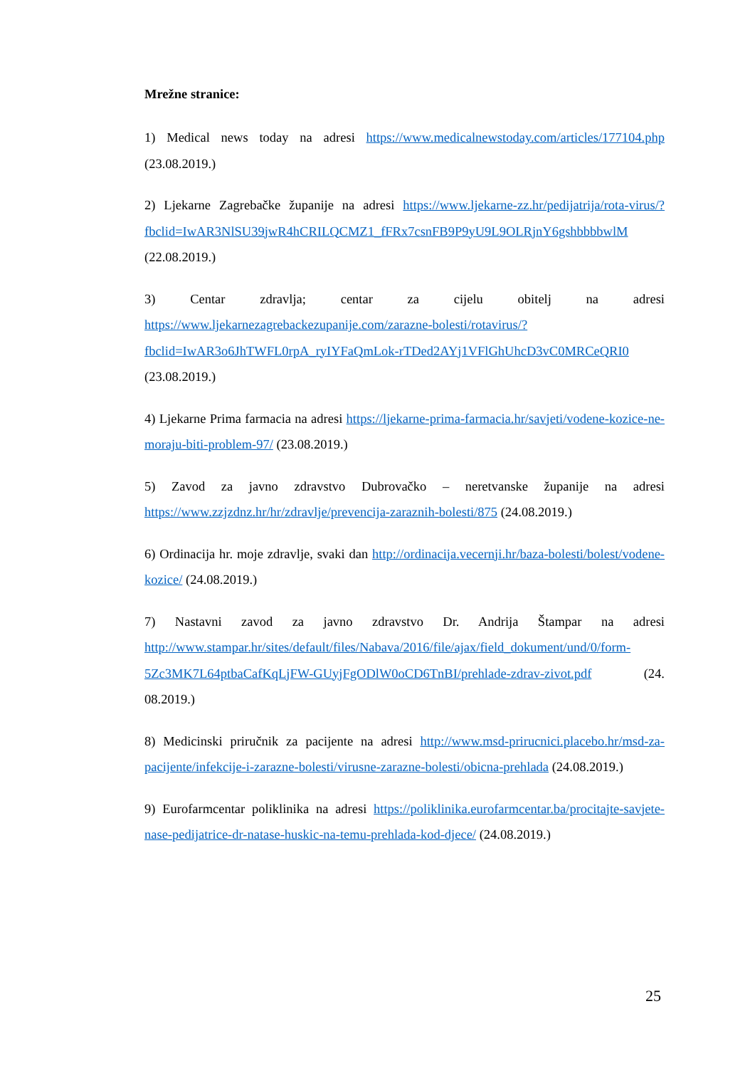Mrežne stranice:
1) Medical news today na adresi https://www.medicalnewstoday.com/articles/177104.php (23.08.2019.)
2) Ljekarne Zagrebačke županije na adresi https://www.ljekarne-zz.hr/pedijatrija/rota-virus/?fbclid=IwAR3NlSU39jwR4hCRILQCMZ1_fFRx7csnFB9P9yU9L9OLRjnY6gshbbbbwlM (22.08.2019.)
3) Centar zdravlja; centar za cijelu obitelj na adresi https://www.ljekarnezagrebackezupanije.com/zarazne-bolesti/rotavirus/?fbclid=IwAR3o6JhTWFL0rpA_ryIYFaQmLok-rTDed2AYj1VFlGhUhcD3vC0MRCeQRI0 (23.08.2019.)
4) Ljekarne Prima farmacia na adresi https://ljekarne-prima-farmacia.hr/savjeti/vodene-kozice-ne-moraju-biti-problem-97/ (23.08.2019.)
5) Zavod za javno zdravstvo Dubrovačko – neretvanske županije na adresi https://www.zzjzdnz.hr/hr/zdravlje/prevencija-zaraznih-bolesti/875 (24.08.2019.)
6) Ordinacija hr. moje zdravlje, svaki dan http://ordinacija.vecernji.hr/baza-bolesti/bolest/vodene-kozice/ (24.08.2019.)
7) Nastavni zavod za javno zdravstvo Dr. Andrija Štampar na adresi http://www.stampar.hr/sites/default/files/Nabava/2016/file/ajax/field_dokument/und/0/form-5Zc3MK7L64ptbaCafKqLjFW-GUyjFgODlW0oCD6TnBI/prehlade-zdrav-zivot.pdf (24. 08.2019.)
8) Medicinski priručnik za pacijente na adresi http://www.msd-prirucnici.placebo.hr/msd-za-pacijente/infekcije-i-zarazne-bolesti/virusne-zarazne-bolesti/obicna-prehlada (24.08.2019.)
9) Eurofarmcentar poliklinika na adresi https://poliklinika.eurofarmcentar.ba/procitajte-savjete-nase-pedijatrice-dr-natase-huskic-na-temu-prehlada-kod-djece/ (24.08.2019.)
25